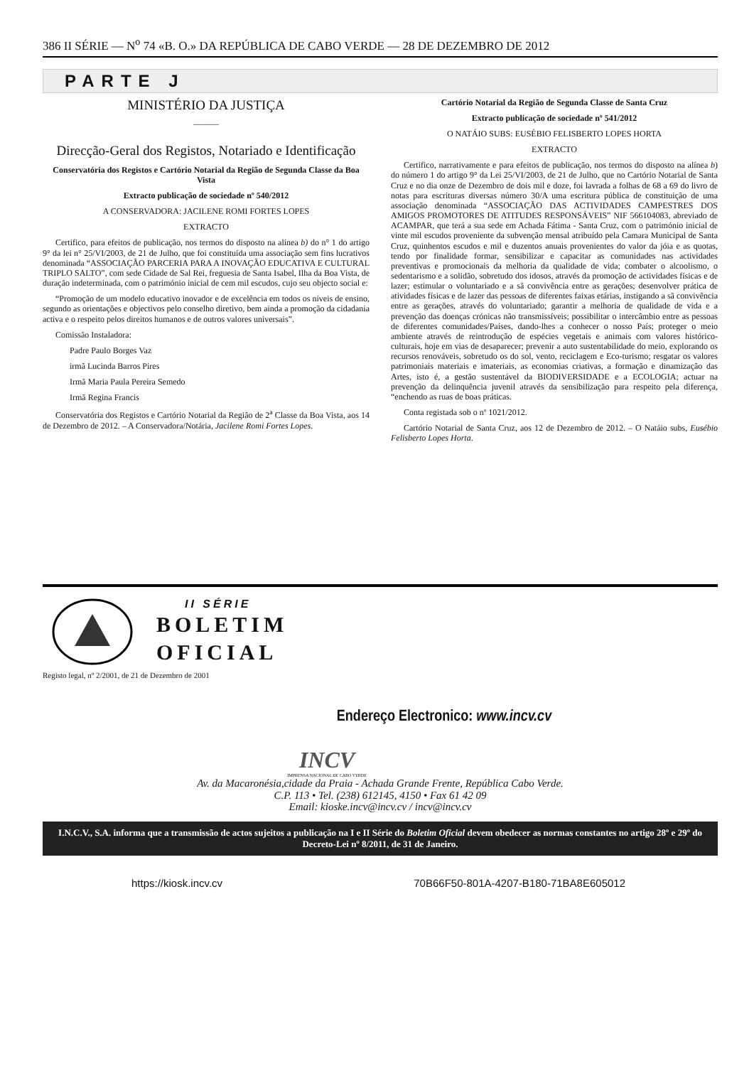386 II SÉRIE — N<sup>o</sup> 74 «B. O.» DA REPÚBLICA DE CABO VERDE — 28 DE DEZEMBRO DE 2012
PARTE J
MINISTÉRIO DA JUSTIÇA
———
Direcção-Geral dos Registos, Notariado e Identificação
Conservatória dos Registos e Cartório Notarial da Região de Segunda Classe da Boa Vista
Extracto publicação de sociedade nº 540/2012
A CONSERVADORA: JACILENE ROMI FORTES LOPES
EXTRACTO
Certifico, para efeitos de publicação, nos termos do disposto na alínea b) do n° 1 do artigo 9° da lei n° 25/VI/2003, de 21 de Julho, que foi constituída uma associação sem fins lucrativos denominada “ASSOCIAÇÃO PARCERIA PARA A INOVAÇÃO EDUCATIVA E CULTURAL TRIPLO SALTO”, com sede Cidade de Sal Rei, freguesia de Santa Isabel, Ilha da Boa Vista, de duração indeterminada, com o património inicial de cem mil escudos, cujo seu objecto social e:
“Promoção de um modelo educativo inovador e de excelência em todos os níveis de ensino, segundo as orientações e objectivos pelo conselho diretivo, bem ainda a promoção da cidadania activa e o respeito pelos direitos humanos e de outros valores universais”.
Comissão Instaladora:
Padre Paulo Borges Vaz
irmã Lucinda Barros Pires
Irmã Maria Paula Pereira Semedo
Irmã Regina Francis
Conservatória dos Registos e Cartório Notarial da Região de 2<sup>a</sup> Classe da Boa Vista, aos 14 de Dezembro de 2012. – A Conservadora/Notária, Jacilene Romi Fortes Lopes.
Cartório Notarial da Região de Segunda Classe de Santa Cruz
Extracto publicação de sociedade nº 541/2012
O NATÁIO SUBS: EUSÉBIO FELISBERTO LOPES HORTA
EXTRACTO
Certifico, narrativamente e para efeitos de publicação, nos termos do disposto na alínea b) do número 1 do artigo 9° da Lei 25/VI/2003, de 21 de Julho, que no Cartório Notarial de Santa Cruz e no dia onze de Dezembro de dois mil e doze, foi lavrada a folhas de 68 a 69 do livro de notas para escrituras diversas número 30/A uma escritura pública de constituição de uma associação denominada “ASSOCIAÇÃO DAS ACTIVIDADES CAMPESTRES DOS AMIGOS PROMOTORES DE ATITUDES RESPONSÁVEIS” NIF 566104083, abreviado de ACAMPAR, que terá a sua sede em Achada Fátima - Santa Cruz, com o património inicial de vinte mil escudos proveniente da subvenção mensal atribuído pela Camara Municipal de Santa Cruz, quinhentos escudos e mil e duzentos anuais provenientes do valor da jóia e as quotas, tendo por finalidade formar, sensibilizar e capacitar as comunidades nas actividades preventivas e promocionais da melhoria da qualidade de vida; combater o alcoolismo, o sedentarismo e a solidão, sobretudo dos idosos, através da promoção de actividades físicas e de lazer; estimular o voluntariado e a sã convivência entre as gerações; desenvolver prática de atividades físicas e de lazer das pessoas de diferentes faixas etárias, instigando a sã convivência entre as gerações, através do voluntariado; garantir a melhoria de qualidade de vida e a prevenção das doenças crónicas não transmissíveis; possibilitar o intercâmbio entre as pessoas de diferentes comunidades/Países, dando-lhes a conhecer o nosso País; proteger o meio ambiente através de reintrodução de espécies vegetais e animais com valores histórico-culturais, hoje em vias de desaparecer; prevenir a auto sustentabilidade do meio, explorando os recursos renováveis, sobretudo os do sol, vento, reciclagem e Eco-turismo; resgatar os valores patrimoniais materiais e imateriais, as economias criativas, a formação e dinamização das Artes, isto é, a gestão sustentável da BIODIVERSIDADE e a ECOLOGIA; actuar na prevenção da delinquência juvenil através da sensibilização para respeito pela diferença, “enchendo as ruas de boas práticas.
Conta registada sob o nº 1021/2012.
Cartório Notarial de Santa Cruz, aos 12 de Dezembro de 2012. – O Natáio subs, Eusébio Felisberto Lopes Horta.
II SÉRIE
BOLETIM
OFICIAL
Registo legal, nº 2/2001, de 21 de Dezembro de 2001
Endereço Electronico: www.incv.cv
INCV
IMPRENSA NACIONAL DE CABO VERDE
Av. da Macaronésia,cidade da Praia - Achada Grande Frente, República Cabo Verde.
C.P. 113 • Tel. (238) 612145, 4150 • Fax 61 42 09
Email: kioske.incv@incv.cv / incv@incv.cv
I.N.C.V., S.A. informa que a transmissão de actos sujeitos a publicação na I e II Série do Boletim Oficial devem obedecer as normas constantes no artigo 28º e 29º do Decreto-Lei nº 8/2011, de 31 de Janeiro.
https://kiosk.incv.cv 70B66F50-801A-4207-B180-71BA8E605012